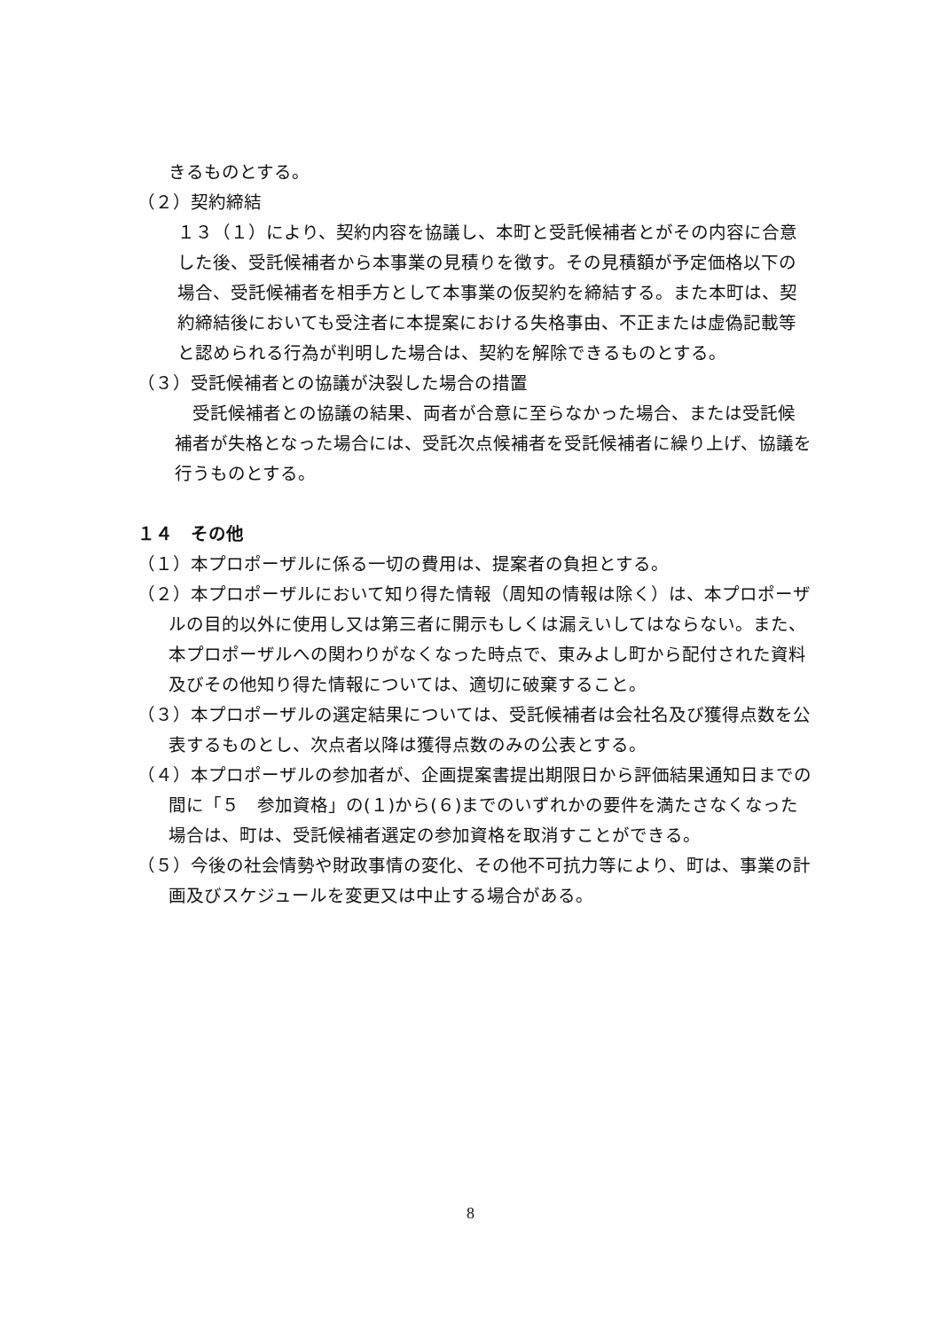きるものとする。
（２）契約締結
１３（１）により、契約内容を協議し、本町と受託候補者とがその内容に合意した後、受託候補者から本事業の見積りを徴す。その見積額が予定価格以下の場合、受託候補者を相手方として本事業の仮契約を締結する。また本町は、契約締結後においても受注者に本提案における失格事由、不正または虚偽記載等と認められる行為が判明した場合は、契約を解除できるものとする。
（３）受託候補者との協議が決裂した場合の措置
　受託候補者との協議の結果、両者が合意に至らなかった場合、または受託候補者が失格となった場合には、受託次点候補者を受託候補者に繰り上げ、協議を行うものとする。
１４　その他
（１）本プロポーザルに係る一切の費用は、提案者の負担とする。
（２）本プロポーザルにおいて知り得た情報（周知の情報は除く）は、本プロポーザルの目的以外に使用し又は第三者に開示もしくは漏えいしてはならない。また、本プロポーザルへの関わりがなくなった時点で、東みよし町から配付された資料及びその他知り得た情報については、適切に破棄すること。
（３）本プロポーザルの選定結果については、受託候補者は会社名及び獲得点数を公表するものとし、次点者以降は獲得点数のみの公表とする。
（４）本プロポーザルの参加者が、企画提案書提出期限日から評価結果通知日までの間に「５　参加資格」の(１)から(６)までのいずれかの要件を満たさなくなった場合は、町は、受託候補者選定の参加資格を取消すことができる。
（５）今後の社会情勢や財政事情の変化、その他不可抗力等により、町は、事業の計画及びスケジュールを変更又は中止する場合がある。
8